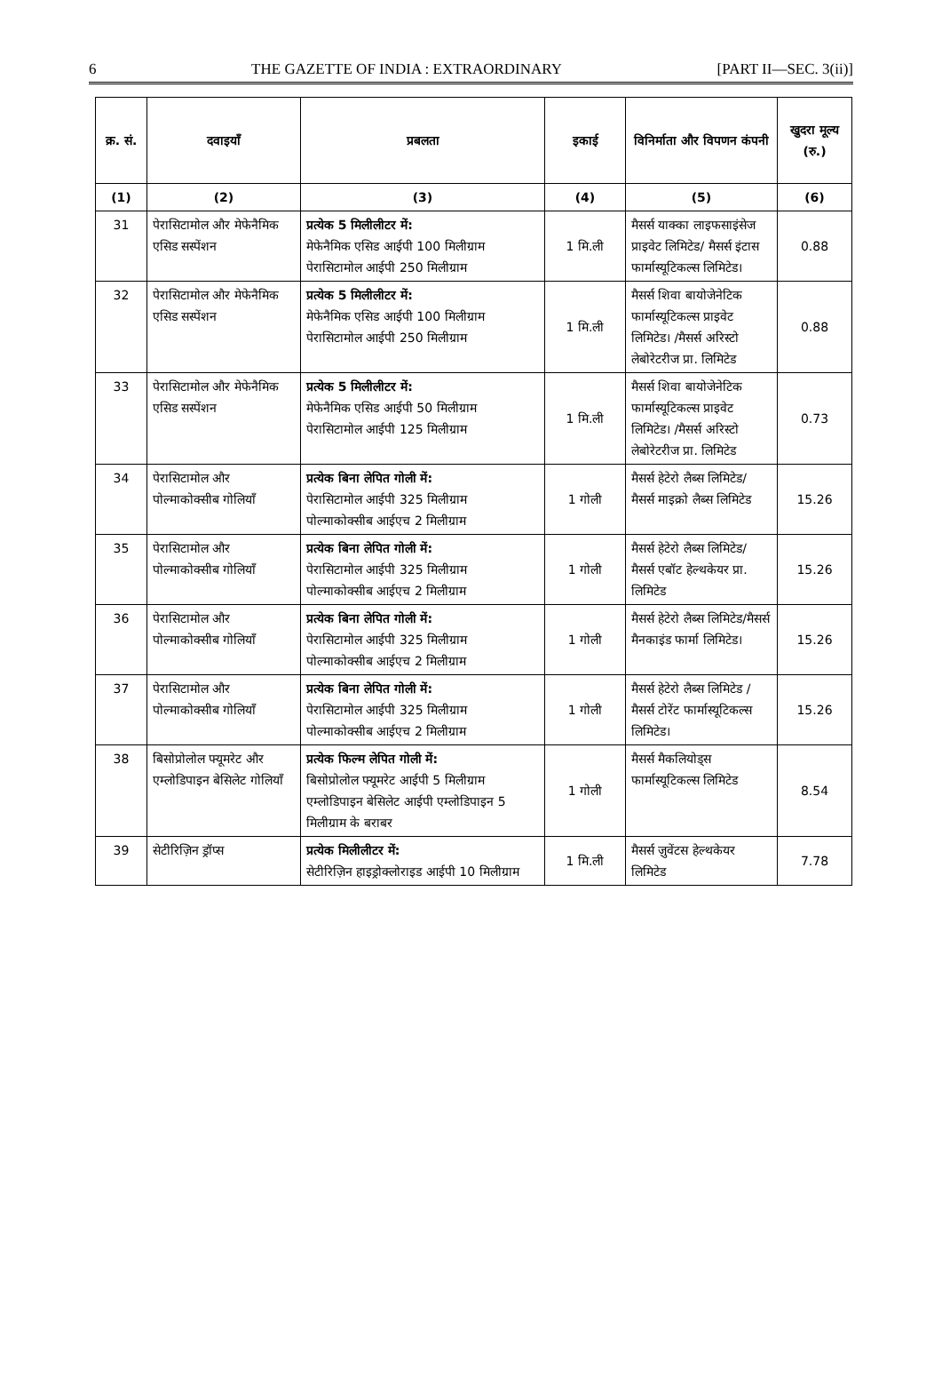6 THE GAZETTE OF INDIA : EXTRAORDINARY [PART II—SEC. 3(ii)]
| क्र. सं. | दवाइयाँ | प्रबलता | इकाई | विनिर्माता और विपणन कंपनी | खुदरा मूल्य (रु.) |
| --- | --- | --- | --- | --- | --- |
| (1) | (2) | (3) | (4) | (5) | (6) |
| 31 | पेरासिटामोल और मेफेनैमिक एसिड सस्पेंशन | प्रत्येक 5 मिलीलीटर में: मेफेनैमिक एसिड आईपी 100 मिलीग्राम पेरासिटामोल आईपी 250 मिलीग्राम | 1 मि.ली | मैसर्स याक्का लाइफसाइंसेज प्राइवेट लिमिटेड/ मैसर्स इंटास फार्मास्यूटिकल्स लिमिटेड। | 0.88 |
| 32 | पेरासिटामोल और मेफेनैमिक एसिड सस्पेंशन | प्रत्येक 5 मिलीलीटर में: मेफेनैमिक एसिड आईपी 100 मिलीग्राम पेरासिटामोल आईपी 250 मिलीग्राम | 1 मि.ली | मैसर्स शिवा बायोजेनेटिक फार्मास्यूटिकल्स प्राइवेट लिमिटेड। /मैसर्स अरिस्टो लेबोरेटरीज प्रा. लिमिटेड | 0.88 |
| 33 | पेरासिटामोल और मेफेनैमिक एसिड सस्पेंशन | प्रत्येक 5 मिलीलीटर में: मेफेनैमिक एसिड आईपी 50 मिलीग्राम पेरासिटामोल आईपी 125 मिलीग्राम | 1 मि.ली | मैसर्स शिवा बायोजेनेटिक फार्मास्यूटिकल्स प्राइवेट लिमिटेड। /मैसर्स अरिस्टो लेबोरेटरीज प्रा. लिमिटेड | 0.73 |
| 34 | पेरासिटामोल और पोल्माकोक्सीब गोलियाँ | प्रत्येक बिना लेपित गोली में: पेरासिटामोल आईपी 325 मिलीग्राम पोल्माकोक्सीब आईएच 2 मिलीग्राम | 1 गोली | मैसर्स हेटेरो लैब्स लिमिटेड/ मैसर्स माइक्रो लैब्स लिमिटेड | 15.26 |
| 35 | पेरासिटामोल और पोल्माकोक्सीब गोलियाँ | प्रत्येक बिना लेपित गोली में: पेरासिटामोल आईपी 325 मिलीग्राम पोल्माकोक्सीब आईएच 2 मिलीग्राम | 1 गोली | मैसर्स हेटेरो लैब्स लिमिटेड/ मैसर्स एबॉट हेल्थकेयर प्रा. लिमिटेड | 15.26 |
| 36 | पेरासिटामोल और पोल्माकोक्सीब गोलियाँ | प्रत्येक बिना लेपित गोली में: पेरासिटामोल आईपी 325 मिलीग्राम पोल्माकोक्सीब आईएच 2 मिलीग्राम | 1 गोली | मैसर्स हेटेरो लैब्स लिमिटेड/मैसर्स मैनकाइंड फार्मा लिमिटेड। | 15.26 |
| 37 | पेरासिटामोल और पोल्माकोक्सीब गोलियाँ | प्रत्येक बिना लेपित गोली में: पेरासिटामोल आईपी 325 मिलीग्राम पोल्माकोक्सीब आईएच 2 मिलीग्राम | 1 गोली | मैसर्स हेटेरो लैब्स लिमिटेड / मैसर्स टोरेंट फार्मास्यूटिकल्स लिमिटेड। | 15.26 |
| 38 | बिसोप्रोलोल फ्यूमरेट और एम्लोडिपाइन बेसिलेट गोलियाँ | प्रत्येक फिल्म लेपित गोली में: बिसोप्रोलोल फ्यूमरेट आईपी 5 मिलीग्राम एम्लोडिपाइन बेसिलेट आईपी एम्लोडिपाइन 5 मिलीग्राम के बराबर | 1 गोली | मैसर्स मैकलियोड्स फार्मास्यूटिकल्स लिमिटेड | 8.54 |
| 39 | सेटीरिज़िन ड्रॉप्स | प्रत्येक मिलीलीटर में: सेटीरिज़िन हाइड्रोक्लोराइड आईपी 10 मिलीग्राम | 1 मि.ली | मैसर्स ज़ुवेंटस हेल्थकेयर लिमिटेड | 7.78 |